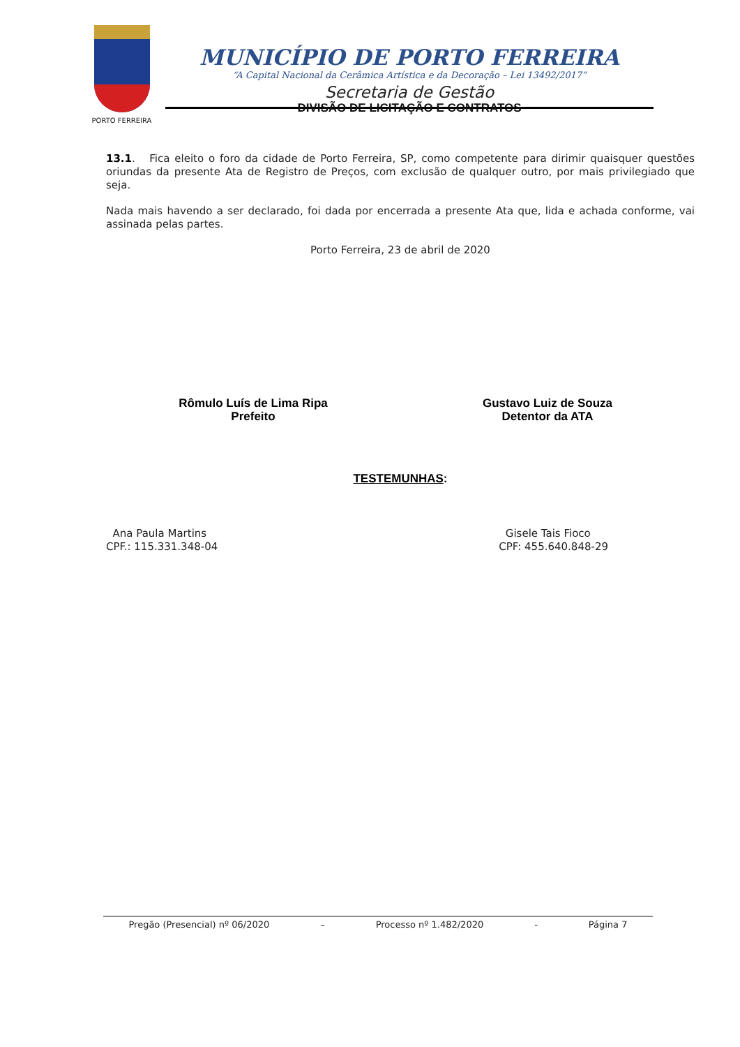PORTO FERREIRA
MUNICÍPIO DE PORTO FERREIRA
“A Capital Nacional da Cerâmica Artística e da Decoração – Lei 13492/2017”
Secretaria de Gestão
DIVISÃO DE LICITAÇÃO E CONTRATOS
13.1. Fica eleito o foro da cidade de Porto Ferreira, SP, como competente para dirimir quaisquer questões oriundas da presente Ata de Registro de Preços, com exclusão de qualquer outro, por mais privilegiado que seja.
Nada mais havendo a ser declarado, foi dada por encerrada a presente Ata que, lida e achada conforme, vai assinada pelas partes.
Porto Ferreira, 23 de abril de 2020
Rômulo Luís de Lima Ripa
Prefeito
Gustavo Luiz de Souza
Detentor da ATA
TESTEMUNHAS:
Ana Paula Martins
CPF.: 115.331.348-04
Gisele Tais Fioco
CPF: 455.640.848-29
Pregão (Presencial) nº 06/2020 – Processo nº 1.482/2020 - Página 7